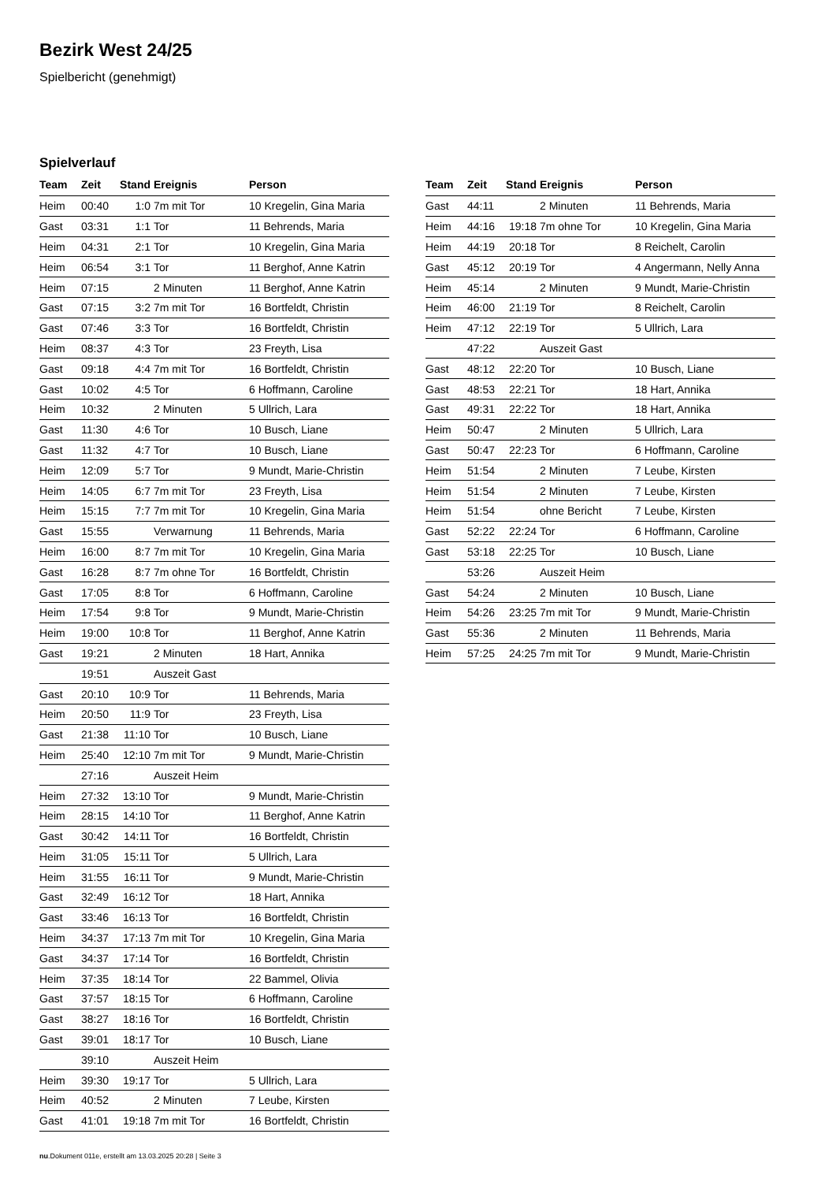Bezirk West 24/25
Spielbericht (genehmigt)
Spielverlauf
| Team | Zeit | Stand | Ereignis | Person |
| --- | --- | --- | --- | --- |
| Heim | 00:40 | 1:0 | 7m mit Tor | 10 Kregelin, Gina Maria |
| Gast | 03:31 | 1:1 | Tor | 11 Behrends, Maria |
| Heim | 04:31 | 2:1 | Tor | 10 Kregelin, Gina Maria |
| Heim | 06:54 | 3:1 | Tor | 11 Berghof, Anne Katrin |
| Heim | 07:15 | | 2 Minuten | 11 Berghof, Anne Katrin |
| Gast | 07:15 | 3:2 | 7m mit Tor | 16 Bortfeldt, Christin |
| Gast | 07:46 | 3:3 | Tor | 16 Bortfeldt, Christin |
| Heim | 08:37 | 4:3 | Tor | 23 Freyth, Lisa |
| Gast | 09:18 | 4:4 | 7m mit Tor | 16 Bortfeldt, Christin |
| Gast | 10:02 | 4:5 | Tor | 6 Hoffmann, Caroline |
| Heim | 10:32 | | 2 Minuten | 5 Ullrich, Lara |
| Gast | 11:30 | 4:6 | Tor | 10 Busch, Liane |
| Gast | 11:32 | 4:7 | Tor | 10 Busch, Liane |
| Heim | 12:09 | 5:7 | Tor | 9 Mundt, Marie-Christin |
| Heim | 14:05 | 6:7 | 7m mit Tor | 23 Freyth, Lisa |
| Heim | 15:15 | 7:7 | 7m mit Tor | 10 Kregelin, Gina Maria |
| Gast | 15:55 | | Verwarnung | 11 Behrends, Maria |
| Heim | 16:00 | 8:7 | 7m mit Tor | 10 Kregelin, Gina Maria |
| Gast | 16:28 | 8:7 | 7m ohne Tor | 16 Bortfeldt, Christin |
| Gast | 17:05 | 8:8 | Tor | 6 Hoffmann, Caroline |
| Heim | 17:54 | 9:8 | Tor | 9 Mundt, Marie-Christin |
| Heim | 19:00 | 10:8 | Tor | 11 Berghof, Anne Katrin |
| Gast | 19:21 | | 2 Minuten | 18 Hart, Annika |
| | 19:51 | | Auszeit Gast | |
| Gast | 20:10 | 10:9 | Tor | 11 Behrends, Maria |
| Heim | 20:50 | 11:9 | Tor | 23 Freyth, Lisa |
| Gast | 21:38 | 11:10 | Tor | 10 Busch, Liane |
| Heim | 25:40 | 12:10 | 7m mit Tor | 9 Mundt, Marie-Christin |
| | 27:16 | | Auszeit Heim | |
| Heim | 27:32 | 13:10 | Tor | 9 Mundt, Marie-Christin |
| Heim | 28:15 | 14:10 | Tor | 11 Berghof, Anne Katrin |
| Gast | 30:42 | 14:11 | Tor | 16 Bortfeldt, Christin |
| Heim | 31:05 | 15:11 | Tor | 5 Ullrich, Lara |
| Heim | 31:55 | 16:11 | Tor | 9 Mundt, Marie-Christin |
| Gast | 32:49 | 16:12 | Tor | 18 Hart, Annika |
| Gast | 33:46 | 16:13 | Tor | 16 Bortfeldt, Christin |
| Heim | 34:37 | 17:13 | 7m mit Tor | 10 Kregelin, Gina Maria |
| Gast | 34:37 | 17:14 | Tor | 16 Bortfeldt, Christin |
| Heim | 37:35 | 18:14 | Tor | 22 Bammel, Olivia |
| Gast | 37:57 | 18:15 | Tor | 6 Hoffmann, Caroline |
| Gast | 38:27 | 18:16 | Tor | 16 Bortfeldt, Christin |
| Gast | 39:01 | 18:17 | Tor | 10 Busch, Liane |
| | 39:10 | | Auszeit Heim | |
| Heim | 39:30 | 19:17 | Tor | 5 Ullrich, Lara |
| Heim | 40:52 | | 2 Minuten | 7 Leube, Kirsten |
| Gast | 41:01 | 19:18 | 7m mit Tor | 16 Bortfeldt, Christin |
| Team | Zeit | Stand | Ereignis | Person |
| --- | --- | --- | --- | --- |
| Gast | 44:11 | | 2 Minuten | 11 Behrends, Maria |
| Heim | 44:16 | 19:18 | 7m ohne Tor | 10 Kregelin, Gina Maria |
| Heim | 44:19 | 20:18 | Tor | 8 Reichelt, Carolin |
| Gast | 45:12 | 20:19 | Tor | 4 Angermann, Nelly Anna |
| Heim | 45:14 | | 2 Minuten | 9 Mundt, Marie-Christin |
| Heim | 46:00 | 21:19 | Tor | 8 Reichelt, Carolin |
| Heim | 47:12 | 22:19 | Tor | 5 Ullrich, Lara |
| | 47:22 | | Auszeit Gast | |
| Gast | 48:12 | 22:20 | Tor | 10 Busch, Liane |
| Gast | 48:53 | 22:21 | Tor | 18 Hart, Annika |
| Gast | 49:31 | 22:22 | Tor | 18 Hart, Annika |
| Heim | 50:47 | | 2 Minuten | 5 Ullrich, Lara |
| Gast | 50:47 | 22:23 | Tor | 6 Hoffmann, Caroline |
| Heim | 51:54 | | 2 Minuten | 7 Leube, Kirsten |
| Heim | 51:54 | | 2 Minuten | 7 Leube, Kirsten |
| Heim | 51:54 | | ohne Bericht | 7 Leube, Kirsten |
| Gast | 52:22 | 22:24 | Tor | 6 Hoffmann, Caroline |
| Gast | 53:18 | 22:25 | Tor | 10 Busch, Liane |
| | 53:26 | | Auszeit Heim | |
| Gast | 54:24 | | 2 Minuten | 10 Busch, Liane |
| Heim | 54:26 | 23:25 | 7m mit Tor | 9 Mundt, Marie-Christin |
| Gast | 55:36 | | 2 Minuten | 11 Behrends, Maria |
| Heim | 57:25 | 24:25 | 7m mit Tor | 9 Mundt, Marie-Christin |
nu.Dokument 011e, erstellt am 13.03.2025 20:28 | Seite 3